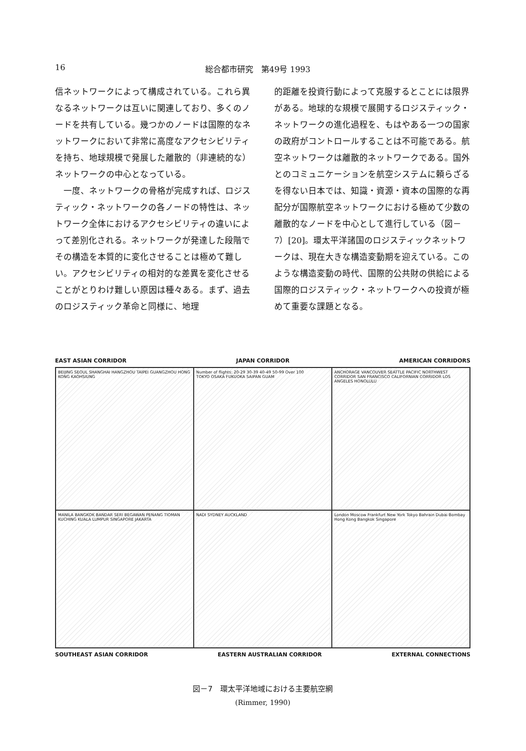16 総合都市研究　第49号 1993
信ネットワークによって構成されている。これら異なるネットワークは互いに関連しており、多くのノードを共有している。幾つかのノードは国際的なネットワークにおいて非常に高度なアクセシビリティを持ち、地球規模で発展した離散的（非連続的な）ネットワークの中心となっている。
　一度、ネットワークの骨格が完成すれば、ロジスティック・ネットワークの各ノードの特性は、ネットワーク全体におけるアクセシビリティの違いによって差別化される。ネットワークが発達した段階でその構造を本質的に変化させることは極めて難しい。アクセシビリティの相対的な差異を変化させることがとりわけ難しい原因は種々ある。まず、過去のロジスティック革命と同様に、地理
的距離を投資行動によって克服するとことには限界がある。地球的な規模で展開するロジスティック・ネットワークの進化過程を、もはやある一つの国家の政府がコントロールすることは不可能である。航空ネットワークは離散的ネットワークである。国外とのコミュニケーションを航空システムに頼らざるを得ない日本では、知識・資源・資本の国際的な再配分が国際航空ネットワークにおける極めて少数の離散的なノードを中心として進行している（図－7）[20]。環太平洋諸国のロジスティックネットワークは、現在大きな構造変動期を迎えている。このような構造変動の時代、国際的公共財の供給による国際的ロジスティック・ネットワークへの投資が極めて重要な課題となる。
EAST ASIAN CORRIDOR JAPAN CORRIDOR AMERICAN CORRIDORS
BEIJING SEOUL SHANGHAI HANGZHOU TAIPEI GUANGZHOU HONG KONG KAOHSIUNG
Number of flights: 20-29 30-39 40-49 50-99 Over 100
TOKYO OSAKA FUKUOKA SAIPAN GUAM
ANCHORAGE VANCOUVER SEATTLE PACIFIC NORTHWEST CORRIDOR SAN FRANCISCO CALIFORNIAN CORRIDOR LOS ANGELES HONOLULU
MANILA BANGKOK BANDAR SERI BEGAWAN PENANG TIOMAN KUCHING KUALA LUMPUR SINGAPORE JAKARTA
NADI SYDNEY AUCKLAND
London Moscow Frankfurt New York Tokyo Bahrain Dubai Bombay Hong Kong Bangkok Singapore
SOUTHEAST ASIAN CORRIDOR EASTERN AUSTRALIAN CORRIDOR EXTERNAL CONNECTIONS
図－7　環太平洋地域における主要航空網
(Rimmer, 1990)